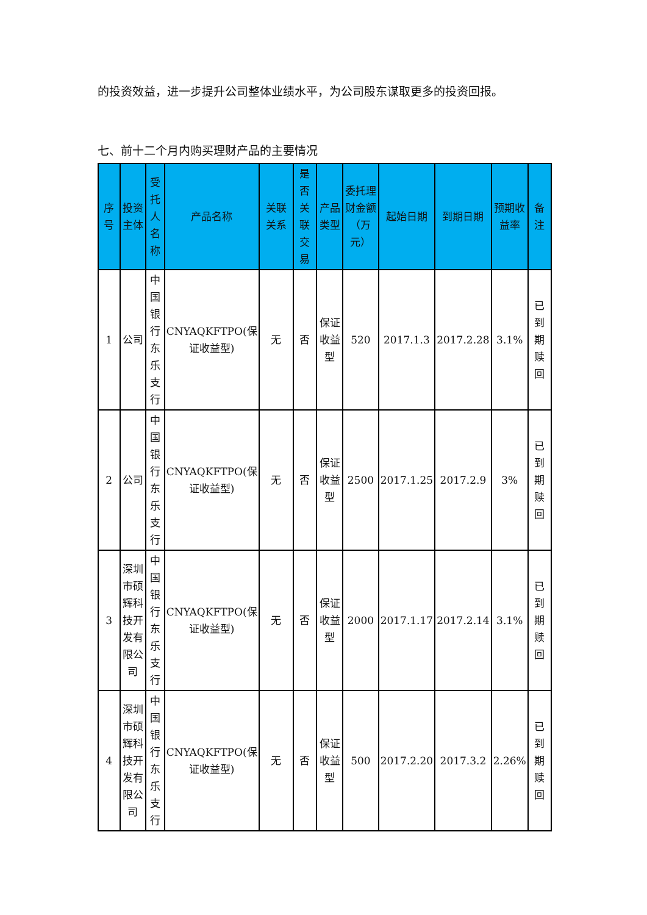的投资效益，进一步提升公司整体业绩水平，为公司股东谋取更多的投资回报。
七、前十二个月内购买理财产品的主要情况
| 序号 | 投资主体 | 受托人名称 | 产品名称 | 关联关系 | 是否关联交易 | 产品类型 | 委托理财金额（万元） | 起始日期 | 到期日期 | 预期收益率 | 备注 |
| --- | --- | --- | --- | --- | --- | --- | --- | --- | --- | --- | --- |
| 1 | 公司 | 中国银行东乐支行 | CNYAQKFTPO(保证收益型) | 无 | 否 | 保证收益型 | 520 | 2017.1.3 | 2017.2.28 | 3.1% | 已到期赎回 |
| 2 | 公司 | 中国银行东乐支行 | CNYAQKFTPO(保证收益型) | 无 | 否 | 保证收益型 | 2500 | 2017.1.25 | 2017.2.9 | 3% | 已到期赎回 |
| 3 | 深圳市硕辉科技开发有限公司 | 中国银行东乐支行 | CNYAQKFTPO(保证收益型) | 无 | 否 | 保证收益型 | 2000 | 2017.1.17 | 2017.2.14 | 3.1% | 已到期赎回 |
| 4 | 深圳市硕辉科技开发有限公司 | 中国银行东乐支行 | CNYAQKFTPO(保证收益型) | 无 | 否 | 保证收益型 | 500 | 2017.2.20 | 2017.3.2 | 2.26% | 已到期赎回 |